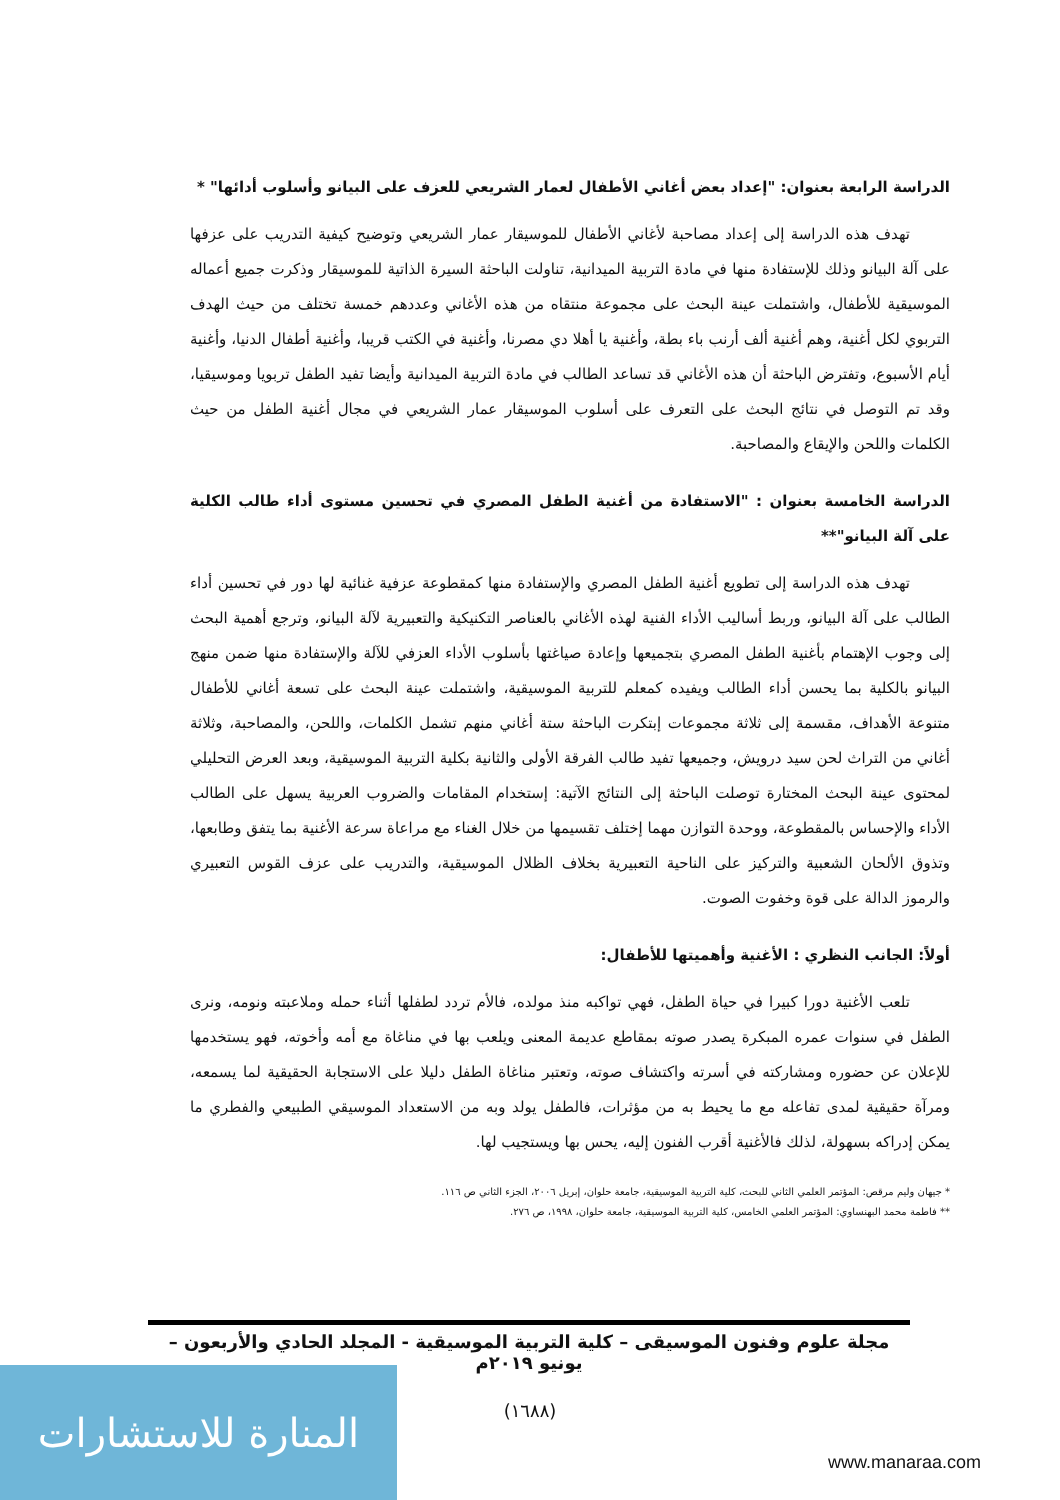الدراسة الرابعة بعنوان: "إعداد بعض أغاني الأطفال لعمار الشريعي للعزف على البيانو وأسلوب أدائها" *
تهدف هذه الدراسة إلى إعداد مصاحبة لأغاني الأطفال للموسيقار عمار الشريعي وتوضيح كيفية التدريب على عزفها على آلة البيانو وذلك للإستفادة منها في مادة التربية الميدانية، تناولت الباحثة السيرة الذاتية للموسيقار وذكرت جميع أعماله الموسيقية للأطفال، واشتملت عينة البحث على مجموعة منتقاه من هذه الأغاني وعددهم خمسة تختلف من حيث الهدف التربوي لكل أغنية، وهم أغنية ألف أرنب باء بطة، وأغنية يا أهلا دي مصرنا، وأغنية في الكتب قريبا، وأغنية أطفال الدنيا، وأغنية أيام الأسبوع، وتفترض الباحثة أن هذه الأغاني قد تساعد الطالب في مادة التربية الميدانية وأيضا تفيد الطفل تربويا وموسيقيا، وقد تم التوصل في نتائج البحث على التعرف على أسلوب الموسيقار عمار الشريعي في مجال أغنية الطفل من حيث الكلمات واللحن والإيقاع والمصاحبة.
الدراسة الخامسة بعنوان : "الاستفادة من أغنية الطفل المصري في تحسين مستوى أداء طالب الكلية على آلة البيانو"**
تهدف هذه الدراسة إلى تطويع أغنية الطفل المصري والإستفادة منها كمقطوعة عزفية غنائية لها دور في تحسين أداء الطالب على آلة البيانو، وربط أساليب الأداء الفنية لهذه الأغاني بالعناصر التكنيكية والتعبيرية لآلة البيانو، وترجع أهمية البحث إلى وجوب الإهتمام بأغنية الطفل المصري بتجميعها وإعادة صياغتها بأسلوب الأداء العزفي للآلة والإستفادة منها ضمن منهج البيانو بالكلية بما يحسن أداء الطالب ويفيده كمعلم للتربية الموسيقية، واشتملت عينة البحث على تسعة أغاني للأطفال متنوعة الأهداف، مقسمة إلى ثلاثة مجموعات إبتكرت الباحثة ستة أغاني منهم تشمل الكلمات، واللحن، والمصاحبة، وثلاثة أغاني من التراث لحن سيد درويش، وجميعها تفيد طالب الفرقة الأولى والثانية بكلية التربية الموسيقية، وبعد العرض التحليلي لمحتوى عينة البحث المختارة توصلت الباحثة إلى النتائج الآتية: إستخدام المقامات والضروب العربية يسهل على الطالب الأداء والإحساس بالمقطوعة، ووحدة التوازن مهما إختلف تقسيمها من خلال الغناء مع مراعاة سرعة الأغنية بما يتفق وطابعها، وتذوق الألحان الشعبية والتركيز على الناحية التعبيرية بخلاف الظلال الموسيقية، والتدريب على عزف القوس التعبيري والرموز الدالة على قوة وخفوت الصوت.
أولاً: الجانب النظري : الأغنية وأهميتها للأطفال:
تلعب الأغنية دورا كبيرا في حياة الطفل، فهي تواكبه منذ مولده، فالأم تردد لطفلها أثناء حمله وملاعبته ونومه، ونرى الطفل في سنوات عمره المبكرة يصدر صوته بمقاطع عديمة المعنى ويلعب بها في مناغاة مع أمه وأخوته، فهو يستخدمها للإعلان عن حضوره ومشاركته في أسرته واكتشاف صوته، وتعتبر مناغاة الطفل دليلا على الاستجابة الحقيقية لما يسمعه، ومرآة حقيقية لمدى تفاعله مع ما يحيط به من مؤثرات، فالطفل يولد وبه من الاستعداد الموسيقي الطبيعي والفطري ما يمكن إدراكه بسهولة، لذلك فالأغنية أقرب الفنون إليه، يحس بها ويستجيب لها.
* جيهان وليم مرقص: المؤتمر العلمي الثاني للبحث، كلية التربية الموسيقية، جامعة حلوان، إبريل ٢٠٠٦، الجزء الثاني ص ١١٦.
** فاطمة محمد البهنساوي: المؤتمر العلمي الخامس، كلية التربية الموسيقية، جامعة حلوان، ١٩٩٨، ص ٢٧٦.
مجلة علوم وفنون الموسيقى – كلية التربية الموسيقية - المجلد الحادي والأربعون – يونيو ٢٠١٩م
(١٦٨٨)
المنارة للاستشارات
www.manaraa.com